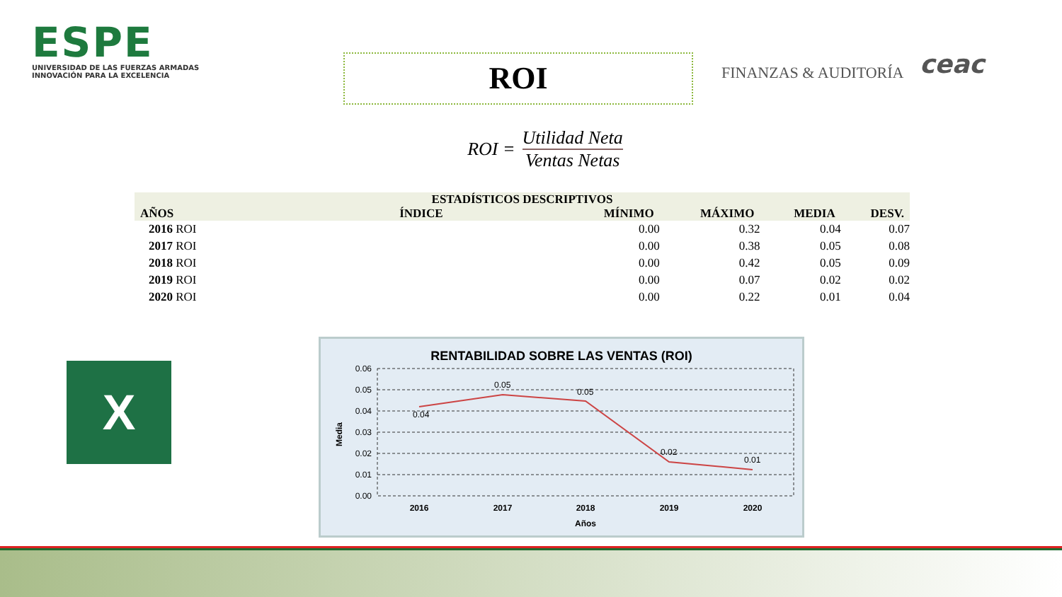ESPE
UNIVERSIDAD DE LAS FUERZAS ARMADAS
INNOVACIÓN PARA LA EXCELENCIA
ROI
FINANZAS & AUDITORÍA
ceac
ROI =
Utilidad Neta
Ventas Netas
| ESTADÍSTICOS DESCRIPTIVOS | | | | | |
| --- | --- | --- | --- | --- | --- |
| AÑOS | ÍNDICE | MÍNIMO | MÁXIMO | MEDIA | DESV. |
| 2016 ROI | | 0.00 | 0.32 | 0.04 | 0.07 |
| 2017 ROI | | 0.00 | 0.38 | 0.05 | 0.08 |
| 2018 ROI | | 0.00 | 0.42 | 0.05 | 0.09 |
| 2019 ROI | | 0.00 | 0.07 | 0.02 | 0.02 |
| 2020 ROI | | 0.00 | 0.22 | 0.01 | 0.04 |
X
RENTABILIDAD SOBRE LAS VENTAS (ROI)
0.06
0.05
0.04
0.03
0.02
0.01
0.00
0.04
0.05
0.05
0.02
0.01
2016
2017
2018
2019
2020
Años
Media